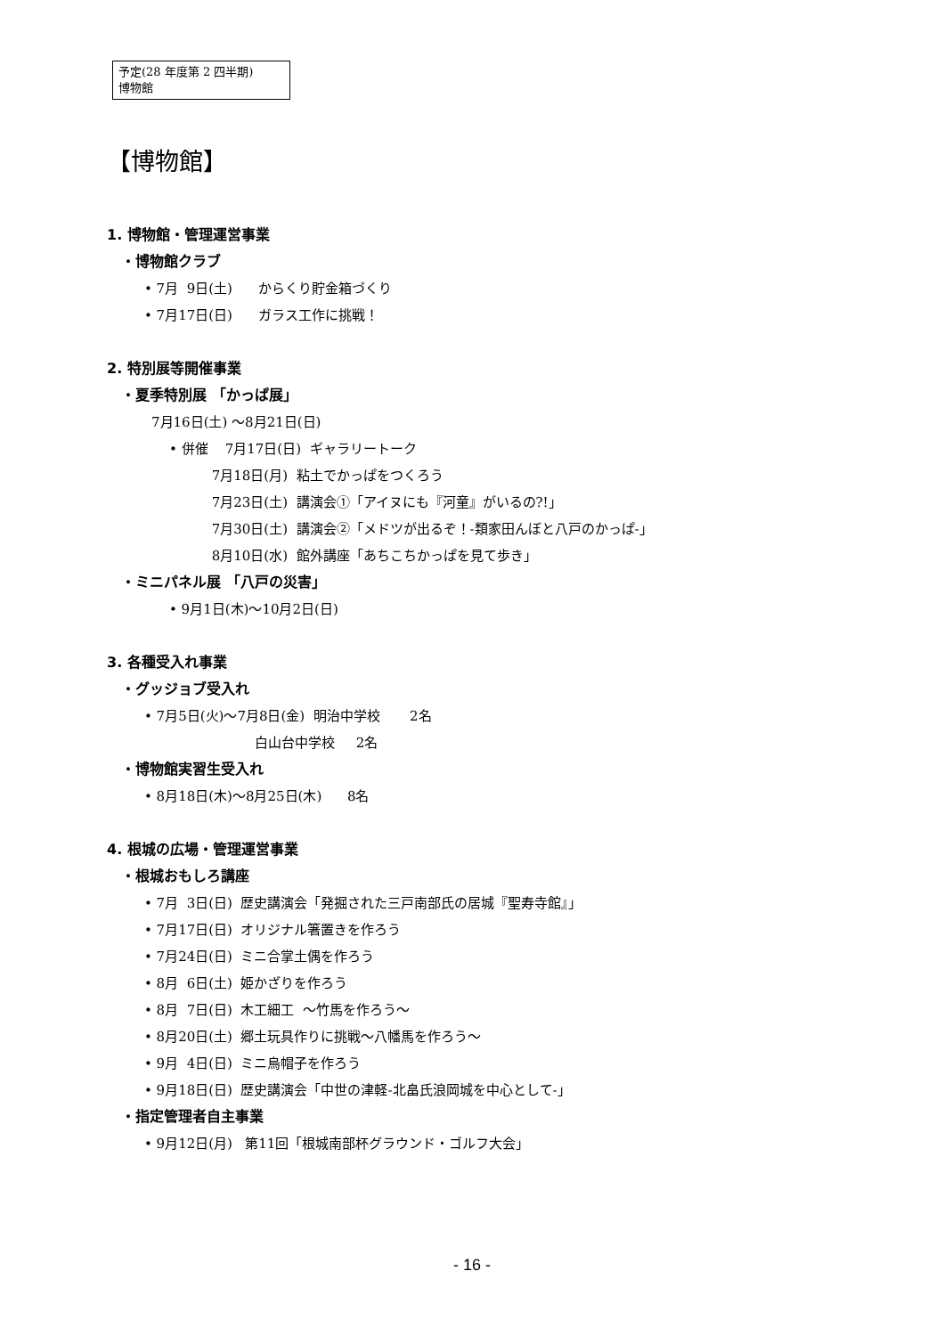予定(28 年度第 2 四半期)
博物館
【博物館】
1. 博物館・管理運営事業
・博物館クラブ
• 7月 9日(土) からくり貯金箱づくり
• 7月17日(日) ガラス工作に挑戦！
2. 特別展等開催事業
・夏季特別展 「かっぱ展」
7月16日(土) ～8月21日(日)
• 併催 7月17日(日) ギャラリートーク
7月18日(月) 粘土でかっぱをつくろう
7月23日(土) 講演会①「アイヌにも『河童』がいるの?!」
7月30日(土) 講演会②「メドツが出るぞ！-類家田んぼと八戸のかっぱ-」
8月10日(水) 館外講座「あちこちかっぱを見て歩き」
・ミニパネル展 「八戸の災害」
• 9月1日(木)～10月2日(日)
3. 各種受入れ事業
・グッジョブ受入れ
• 7月5日(火)～7月8日(金) 明治中学校 2名
白山台中学校 2名
・博物館実習生受入れ
• 8月18日(木)～8月25日(木) 8名
4. 根城の広場・管理運営事業
・根城おもしろ講座
• 7月 3日(日) 歴史講演会「発掘された三戸南部氏の居城『聖寿寺館』」
• 7月17日(日) オリジナル箸置きを作ろう
• 7月24日(日) ミニ合掌土偶を作ろう
• 8月 6日(土) 姫かざりを作ろう
• 8月 7日(日) 木工細工 ～竹馬を作ろう～
• 8月20日(土) 郷土玩具作りに挑戦～八幡馬を作ろう～
• 9月 4日(日) ミニ烏帽子を作ろう
• 9月18日(日) 歴史講演会「中世の津軽-北畠氏浪岡城を中心として-」
・指定管理者自主事業
• 9月12日(月) 第11回「根城南部杯グラウンド・ゴルフ大会」
- 16 -